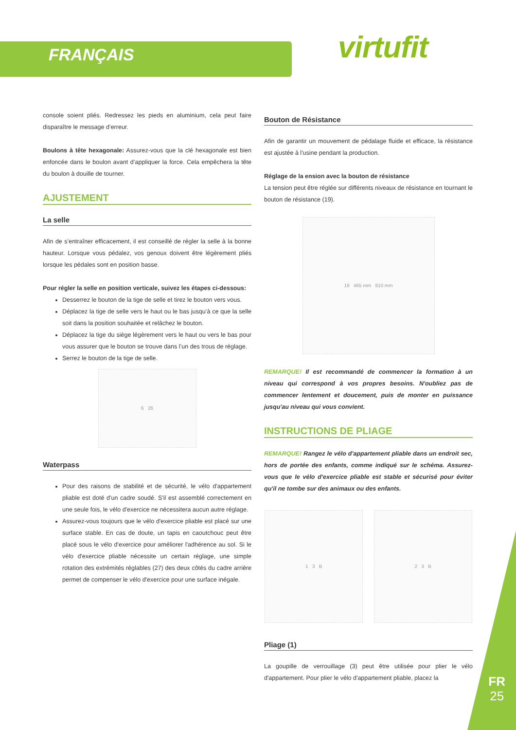FRANÇAIS virtufit
console soient pliés. Redressez les pieds en aluminium, cela peut faire disparaître le message d’erreur.
Boulons à tête hexagonale: Assurez-vous que la clé hexagonale est bien enfoncée dans le boulon avant d’appliquer la force. Cela empêchera la tête du boulon à douille de tourner.
AJUSTEMENT
La selle
Afin de s’entraîner efficacement, il est conseillé de régler la selle à la bonne hauteur. Lorsque vous pédalez, vos genoux doivent être légèrement pliés lorsque les pédales sont en position basse.
Pour régler la selle en position verticale, suivez les étapes ci-dessous:
Desserrez le bouton de la tige de selle et tirez le bouton vers vous.
Déplacez la tige de selle vers le haut ou le bas jusqu’à ce que la selle soit dans la position souhaitée et relâchez le bouton.
Déplacez la tige du siège légèrement vers le haut ou vers le bas pour vous assurer que le bouton se trouve dans l’un des trous de réglage.
Serrez le bouton de la tige de selle.
6 26
Waterpass
Pour des raisons de stabilité et de sécurité, le vélo d'appartement pliable est doté d'un cadre soudé. S'il est assemblé correctement en une seule fois, le vélo d'exercice ne nécessitera aucun autre réglage.
Assurez-vous toujours que le vélo d'exercice pliable est placé sur une surface stable. En cas de doute, un tapis en caoutchouc peut être placé sous le vélo d'exercice pour améliorer l'adhérence au sol. Si le vélo d'exercice pliable nécessite un certain réglage, une simple rotation des extrémités réglables (27) des deux côtés du cadre arrière permet de compenser le vélo d'exercice pour une surface inégale.
Bouton de Résistance
Afin de garantir un mouvement de pédalage fluide et efficace, la résistance est ajustée à l'usine pendant la production.
Réglage de la ension avec la bouton de résistance
La tension peut être réglée sur différents niveaux de résistance en tournant le bouton de résistance (19).
19 465 mm 810 mm
REMARQUE! Il est recommandé de commencer la formation à un niveau qui correspond à vos propres besoins. N'oubliez pas de commencer lentement et doucement, puis de monter en puissance jusqu'au niveau qui vous convient.
INSTRUCTIONS DE PLIAGE
REMARQUE! Rangez le vélo d'appartement pliable dans un endroit sec, hors de portée des enfants, comme indiqué sur le schéma. Assurez-vous que le vélo d'exercice pliable est stable et sécurisé pour éviter qu'il ne tombe sur des animaux ou des enfants.
1 3 B 2 3 B
Pliage (1)
La goupille de verrouillage (3) peut être utilisée pour plier le vélo d'appartement. Pour plier le vélo d'appartement pliable, placez la
FR
25